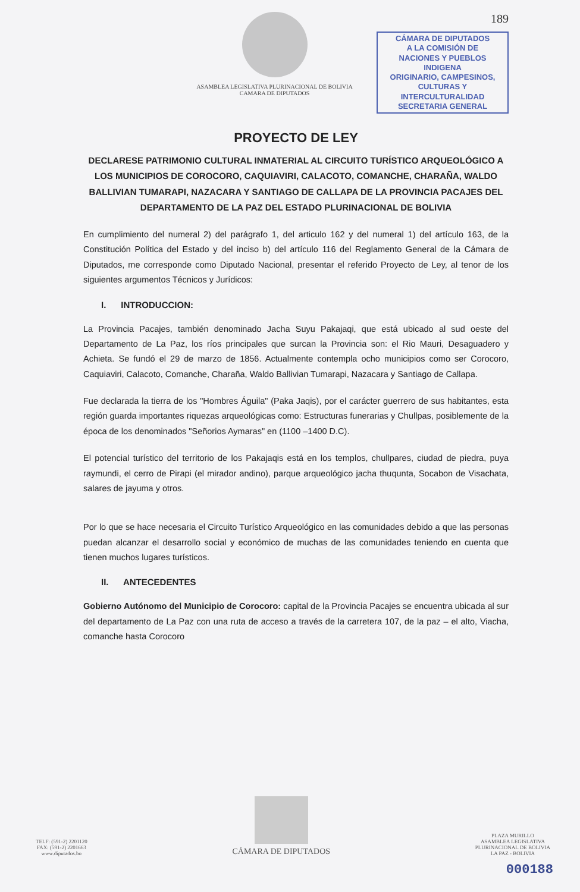ASAMBLEA LEGISLATIVA PLURINACIONAL DE BOLIVIA
CAMARA DE DIPUTADOS
189
CÁMARA DE DIPUTADOS
A LA COMISIÓN DE
NACIONES Y PUEBLOS INDIGENA
ORIGINARIO, CAMPESINOS,
CULTURAS Y INTERCULTURALIDAD
SECRETARIA GENERAL
PROYECTO DE LEY
DECLARESE PATRIMONIO CULTURAL INMATERIAL AL CIRCUITO TURÍSTICO ARQUEOLÓGICO A LOS MUNICIPIOS DE COROCORO, CAQUIAVIRI, CALACOTO, COMANCHE, CHARAÑA, WALDO BALLIVIAN TUMARAPI, NAZACARA Y SANTIAGO DE CALLAPA DE LA PROVINCIA PACAJES DEL DEPARTAMENTO DE LA PAZ DEL ESTADO PLURINACIONAL DE BOLIVIA
En cumplimiento del numeral 2) del parágrafo 1, del articulo 162 y del numeral 1) del artículo 163, de la Constitución Política del Estado y del inciso b) del artículo 116 del Reglamento General de la Cámara de Diputados, me corresponde como Diputado Nacional, presentar el referido Proyecto de Ley, al tenor de los siguientes argumentos Técnicos y Jurídicos:
I. INTRODUCCION:
La Provincia Pacajes, también denominado Jacha Suyu Pakajaqi, que está ubicado al sud oeste del Departamento de La Paz, los ríos principales que surcan la Provincia son: el Rio Mauri, Desaguadero y Achieta. Se fundó el 29 de marzo de 1856. Actualmente contempla ocho municipios como ser Corocoro, Caquiaviri, Calacoto, Comanche, Charaña, Waldo Ballivian Tumarapi, Nazacara y Santiago de Callapa.
Fue declarada la tierra de los "Hombres Águila" (Paka Jaqis), por el carácter guerrero de sus habitantes, esta región guarda importantes riquezas arqueológicas como: Estructuras funerarias y Chullpas, posiblemente de la época de los denominados "Señorios Aymaras" en (1100 –1400 D.C).
El potencial turístico del territorio de los Pakajaqis está en los templos, chullpares, ciudad de piedra, puya raymundi, el cerro de Pirapi (el mirador andino), parque arqueológico jacha thuqunta, Socabon de Visachata, salares de jayuma y otros.
Por lo que se hace necesaria el Circuito Turístico Arqueológico en las comunidades debido a que las personas puedan alcanzar el desarrollo social y económico de muchas de las comunidades teniendo en cuenta que tienen muchos lugares turísticos.
II. ANTECEDENTES
Gobierno Autónomo del Municipio de Corocoro: capital de la Provincia Pacajes se encuentra ubicada al sur del departamento de La Paz con una ruta de acceso a través de la carretera 107, de la paz – el alto, Viacha, comanche hasta Corocoro
TELF: (591-2) 2201120
FAX: (591-2) 2201663
www.diputados.bo
CÁMARA DE DIPUTADOS
PLAZA MURILLO
ASAMBLEA LEGISLATIVA
PLURINACIONAL DE BOLIVIA
LA PAZ - BOLIVIA
000188